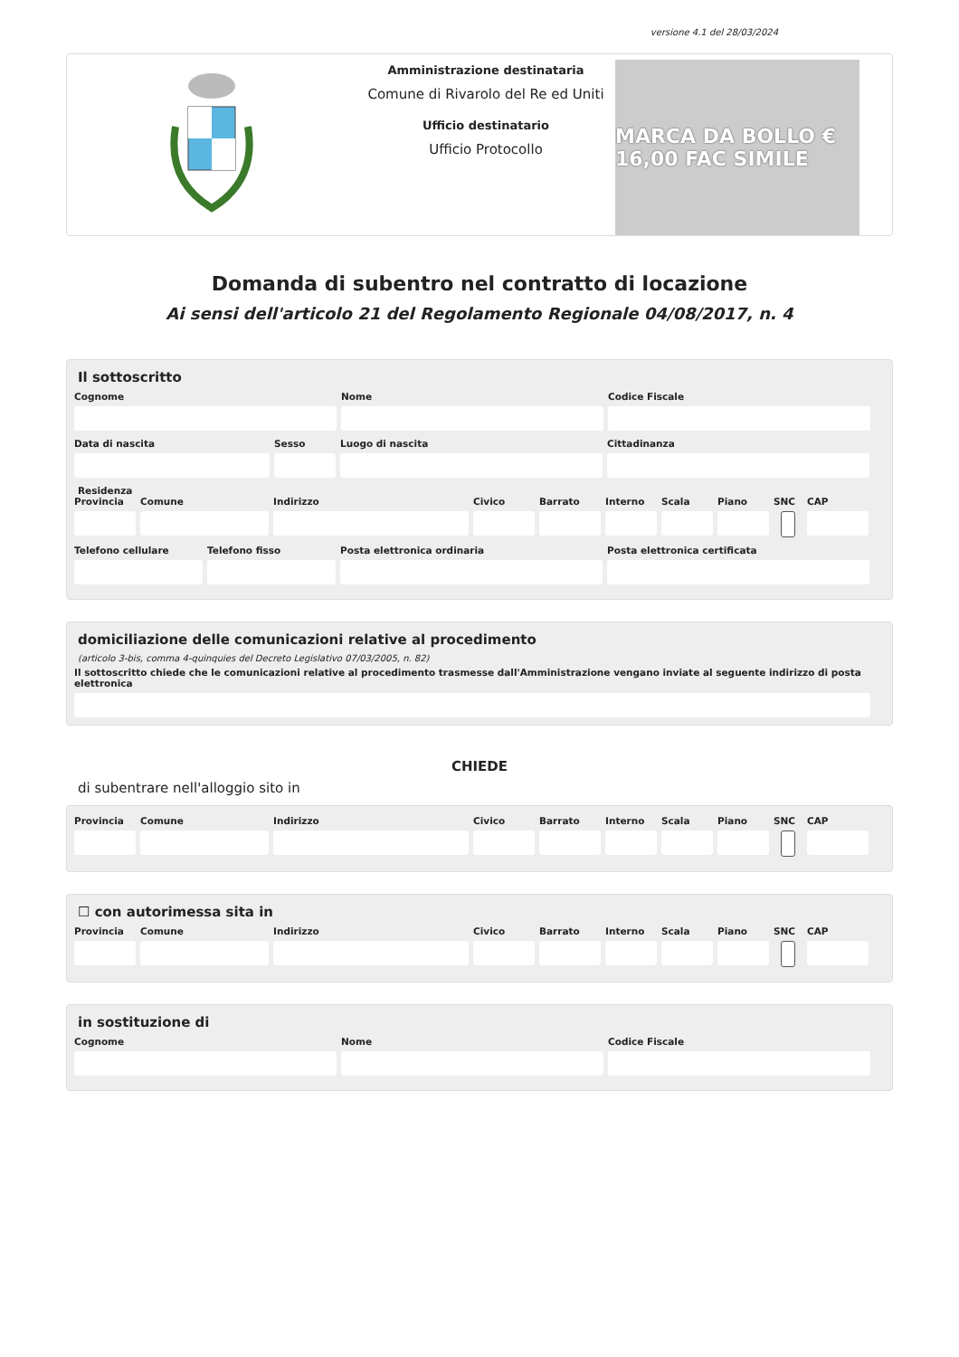versione 4.1 del 28/03/2024
Amministrazione destinataria
Comune di Rivarolo del Re ed Uniti
Ufficio destinatario
Ufficio Protocollo
MARCA DA BOLLO € 16,00 FAC SIMILE
Domanda di subentro nel contratto di locazione
Ai sensi dell'articolo 21 del Regolamento Regionale 04/08/2017, n. 4
Il sottoscritto
Cognome Nome Codice Fiscale
Data di nascita Sesso Luogo di nascita Cittadinanza
Residenza
Provincia Comune Indirizzo Civico Barrato Interno Scala Piano SNC CAP
Telefono cellulare Telefono fisso Posta elettronica ordinaria Posta elettronica certificata
domiciliazione delle comunicazioni relative al procedimento
(articolo 3-bis, comma 4-quinquies del Decreto Legislativo 07/03/2005, n. 82)
Il sottoscritto chiede che le comunicazioni relative al procedimento trasmesse dall'Amministrazione vengano inviate al seguente indirizzo di posta elettronica
CHIEDE
di subentrare nell'alloggio sito in
Provincia Comune Indirizzo Civico Barrato Interno Scala Piano SNC CAP
☐ con autorimessa sita in
Provincia Comune Indirizzo Civico Barrato Interno Scala Piano SNC CAP
in sostituzione di
Cognome Nome Codice Fiscale